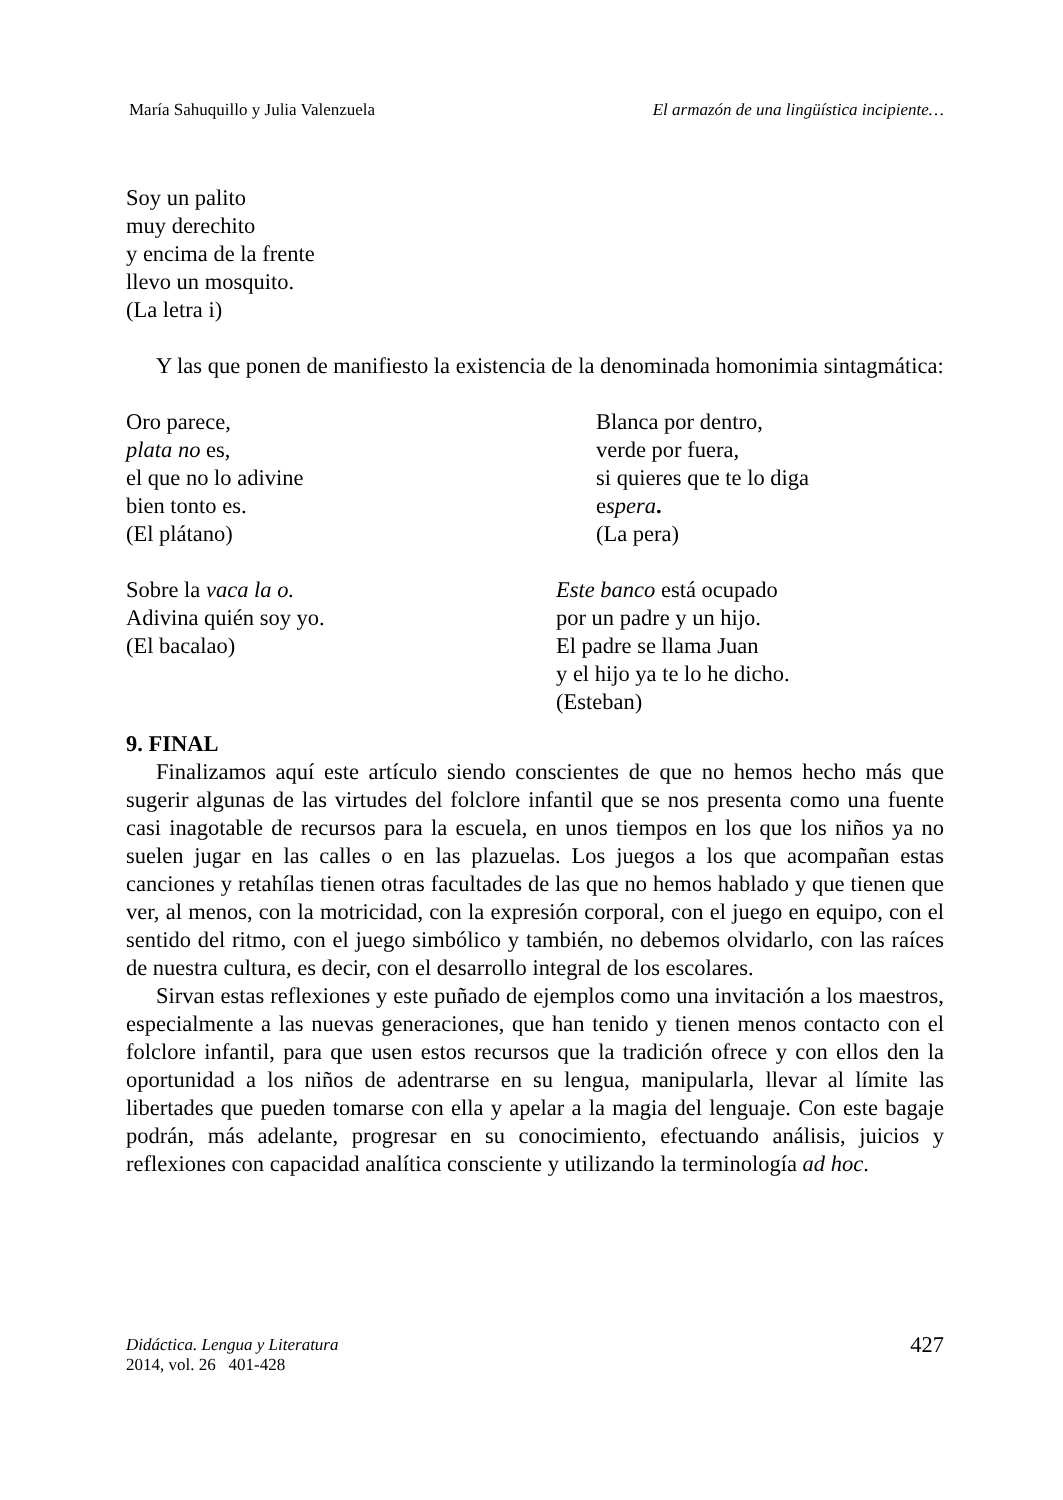María Sahuquillo y Julia Valenzuela El armazón de una lingüística incipiente…
Soy un palito
muy derechito
y encima de la frente
llevo un mosquito.
(La letra i)
Y las que ponen de manifiesto la existencia de la denominada homonimia sintagmática:
Oro parece,
plata no es,
el que no lo adivine
bien tonto es.
(El plátano)
Blanca por dentro,
verde por fuera,
si quieres que te lo diga
espera.
(La pera)
Sobre la vaca la o.
Adivina quién soy yo.
(El bacalao)
Este banco está ocupado
por un padre y un hijo.
El padre se llama Juan
y el hijo ya te lo he dicho.
(Esteban)
9. FINAL
Finalizamos aquí este artículo siendo conscientes de que no hemos hecho más que sugerir algunas de las virtudes del folclore infantil que se nos presenta como una fuente casi inagotable de recursos para la escuela, en unos tiempos en los que los niños ya no suelen jugar en las calles o en las plazuelas. Los juegos a los que acompañan estas canciones y retahílas tienen otras facultades de las que no hemos hablado y que tienen que ver, al menos, con la motricidad, con la expresión corporal, con el juego en equipo, con el sentido del ritmo, con el juego simbólico y también, no debemos olvidarlo, con las raíces de nuestra cultura, es decir, con el desarrollo integral de los escolares.
Sirvan estas reflexiones y este puñado de ejemplos como una invitación a los maestros, especialmente a las nuevas generaciones, que han tenido y tienen menos contacto con el folclore infantil, para que usen estos recursos que la tradición ofrece y con ellos den la oportunidad a los niños de adentrarse en su lengua, manipularla, llevar al límite las libertades que pueden tomarse con ella y apelar a la magia del lenguaje. Con este bagaje podrán, más adelante, progresar en su conocimiento, efectuando análisis, juicios y reflexiones con capacidad analítica consciente y utilizando la terminología ad hoc.
Didáctica. Lengua y Literatura
2014, vol. 26 401-428
427